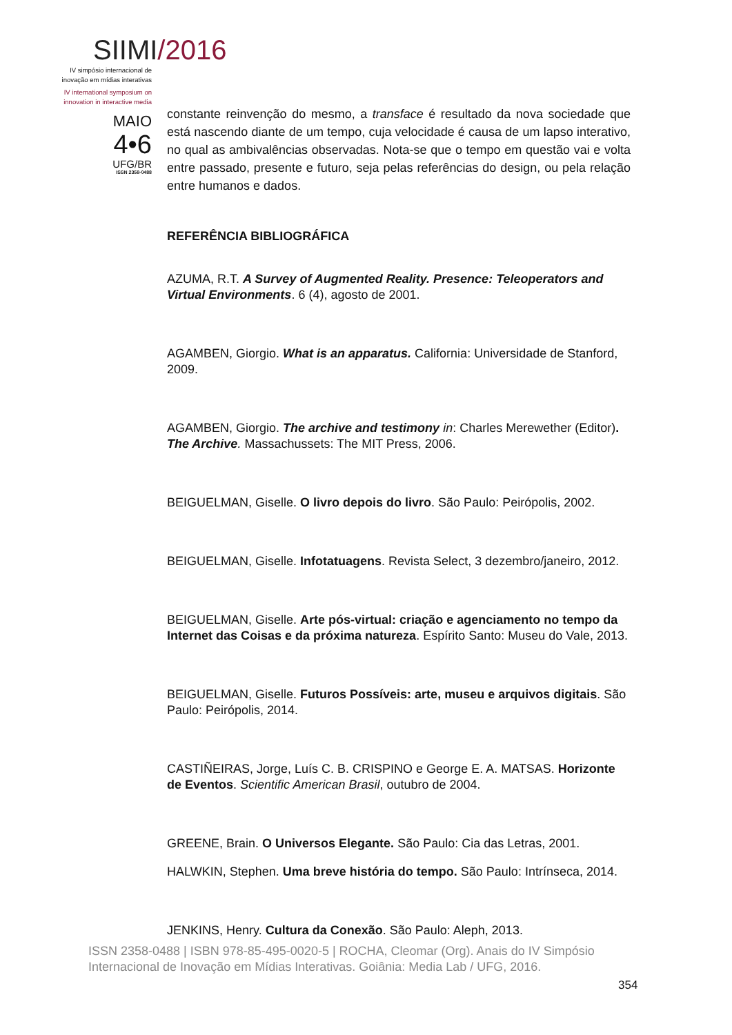SIIMI/2016
IV simpósio internacional de
inovação em mídias interativas
IV international symposium on
innovation in interactive media
MAIO
4•6
UFG/BR
ISSN 2358-0488
constante reinvenção do mesmo, a transface é resultado da nova sociedade que está nascendo diante de um tempo, cuja velocidade é causa de um lapso interativo, no qual as ambivalências observadas. Nota-se que o tempo em questão vai e volta entre passado, presente e futuro, seja pelas referências do design, ou pela relação entre humanos e dados.
REFERÊNCIA BIBLIOGRÁFICA
AZUMA, R.T. A Survey of Augmented Reality. Presence: Teleoperators and Virtual Environments. 6 (4), agosto de 2001.
AGAMBEN, Giorgio. What is an apparatus. California: Universidade de Stanford, 2009.
AGAMBEN, Giorgio. The archive and testimony in: Charles Merewether (Editor). The Archive. Massachussets: The MIT Press, 2006.
BEIGUELMAN, Giselle. O livro depois do livro. São Paulo: Peirópolis, 2002.
BEIGUELMAN, Giselle. Infotatuagens. Revista Select, 3 dezembro/janeiro, 2012.
BEIGUELMAN, Giselle. Arte pós-virtual: criação e agenciamento no tempo da Internet das Coisas e da próxima natureza. Espírito Santo: Museu do Vale, 2013.
BEIGUELMAN, Giselle. Futuros Possíveis: arte, museu e arquivos digitais. São Paulo: Peirópolis, 2014.
CASTIÑEIRAS, Jorge, Luís C. B. CRISPINO e George E. A. MATSAS. Horizonte de Eventos. Scientific American Brasil, outubro de 2004.
GREENE, Brain. O Universos Elegante. São Paulo: Cia das Letras, 2001.
HALWKIN, Stephen. Uma breve história do tempo. São Paulo: Intrínseca, 2014.
JENKINS, Henry. Cultura da Conexão. São Paulo: Aleph, 2013.
ISSN 2358-0488 | ISBN 978-85-495-0020-5 | ROCHA, Cleomar (Org). Anais do IV Simpósio Internacional de Inovação em Mídias Interativas. Goiânia: Media Lab / UFG, 2016.
354